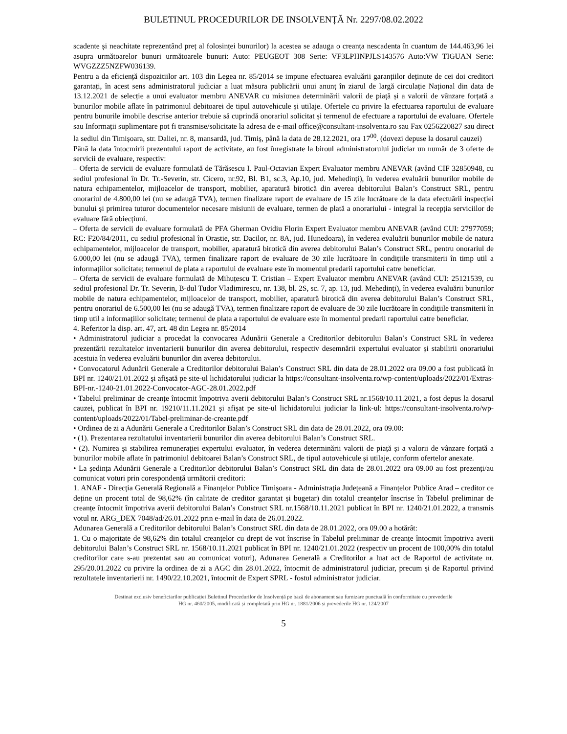BULETINUL PROCEDURILOR DE INSOLVENȚĂ Nr. 2297/08.02.2022
scadente și neachitate reprezentând preț al folosinței bunurilor) la acestea se adauga o creanța nescadenta în cuantum de 144.463,96 lei asupra următoarelor bunuri următoarele bunuri: Auto: PEUGEOT 308 Serie: VF3LPHNPJLS143576 Auto:VW TIGUAN Serie: WVGZZZ5NZFW036139.
Pentru a da eficiență dispozitiilor art. 103 din Legea nr. 85/2014 se impune efectuarea evaluării garanțiilor deținute de cei doi creditori garantați, în acest sens administratorul judiciar a luat măsura publicării unui anunț în ziarul de largă circulație Național din data de 13.12.2021 de selecție a unui evaluator membru ANEVAR cu misiunea determinării valorii de piață și a valorii de vânzare forțată a bunurilor mobile aflate în patrimoniul debitoarei de tipul autovehicule și utilaje. Ofertele cu privire la efectuarea raportului de evaluare pentru bunurile imobile descrise anterior trebuie să cuprindă onorariul solicitat și termenul de efectuare a raportului de evaluare. Ofertele sau Informații suplimentare pot fi transmise/solicitate la adresa de e-mail office@consultant-insolventa.ro sau Fax 0256220827 sau direct la sediul din Timișoara, str. Daliei, nr. 8, mansardă, jud. Timiș, până la data de 28.12.2021, ora 17<sup>00</sup>. (dovezi depuse la dosarul cauzei)
Până la data întocmirii prezentului raport de activitate, au fost înregistrate la biroul administratorului judiciar un număr de 3 oferte de servicii de evaluare, respectiv:
– Oferta de servicii de evaluare formulată de Tărăsescu I. Paul-Octavian Expert Evaluator membru ANEVAR (având CIF 32850948, cu sediul profesional în Dr. Tr.-Severin, str. Cicero, nr.92, Bl. B1, sc.3, Ap.10, jud. Mehedinți), în vederea evaluării bunurilor mobile de natura echipamentelor, mijloacelor de transport, mobilier, aparatură birotică din averea debitorului Balan’s Construct SRL, pentru onorariul de 4.800,00 lei (nu se adaugă TVA), termen finalizare raport de evaluare de 15 zile lucrătoare de la data efectuării inspecției bunului și primirea tuturor documentelor necesare misiunii de evaluare, termen de plată a onorariului - integral la recepția serviciilor de evaluare fără obiecțiuni.
– Oferta de servicii de evaluare formulată de PFA Gherman Ovidiu Florin Expert Evaluator membru ANEVAR (având CUI: 27977059; RC: F20/84/2011, cu sediul profesional în Orastie, str. Dacilor, nr. 8A, jud. Hunedoara), în vederea evaluării bunurilor mobile de natura echipamentelor, mijloacelor de transport, mobilier, aparatură birotică din averea debitorului Balan’s Construct SRL, pentru onorariul de 6.000,00 lei (nu se adaugă TVA), termen finalizare raport de evaluare de 30 zile lucrătoare în condițiile transmiterii în timp util a informațiilor solicitate; termenul de plata a raportului de evaluare este în momentul predarii raportului catre beneficiar.
– Oferta de servicii de evaluare formulată de Mihuțescu T. Cristian – Expert Evaluator membru ANEVAR (având CUI: 25121539, cu sediul profesional Dr. Tr. Severin, B-dul Tudor Vladimirescu, nr. 138, bl. 2S, sc. 7, ap. 13, jud. Mehedinți), în vederea evaluării bunurilor mobile de natura echipamentelor, mijloacelor de transport, mobilier, aparatură birotică din averea debitorului Balan’s Construct SRL, pentru onorariul de 6.500,00 lei (nu se adaugă TVA), termen finalizare raport de evaluare de 30 zile lucrătoare în condițiile transmiterii în timp util a informațiilor solicitate; termenul de plata a raportului de evaluare este în momentul predarii raportului catre beneficiar.
4. Referitor la disp. art. 47, art. 48 din Legea nr. 85/2014
• Administratorul judiciar a procedat la convocarea Adunării Generale a Creditorilor debitorului Balan’s Construct SRL în vederea prezentării rezultatelor inventarierii bunurilor din averea debitorului, respectiv desemnării expertului evaluator și stabilirii onorariului acestuia în vederea evaluării bunurilor din averea debitorului.
• Convocatorul Adunării Generale a Creditorilor debitorului Balan’s Construct SRL din data de 28.01.2022 ora 09.00 a fost publicată în BPI nr. 1240/21.01.2022 și afișată pe site-ul lichidatorului judiciar la https://consultant-insolventa.ro/wp-content/uploads/2022/01/Extras-BPI-nr.-1240-21.01.2022-Convocator-AGC-28.01.2022.pdf
• Tabelul preliminar de creanțe întocmit împotriva averii debitorului Balan’s Construct SRL nr.1568/10.11.2021, a fost depus la dosarul cauzei, publicat în BPI nr. 19210/11.11.2021 și afișat pe site-ul lichidatorului judiciar la link-ul: https://consultant-insolventa.ro/wp-content/uploads/2022/01/Tabel-preliminar-de-creante.pdf
• Ordinea de zi a Adunării Generale a Creditorilor Balan’s Construct SRL din data de 28.01.2022, ora 09.00:
• (1). Prezentarea rezultatului inventarierii bunurilor din averea debitorului Balan’s Construct SRL.
• (2). Numirea și stabilirea remunerației expertului evaluator, în vederea determinării valorii de piață și a valorii de vânzare forțată a bunurilor mobile aflate în patrimoniul debitoarei Balan’s Construct SRL, de tipul autovehicule și utilaje, conform ofertelor anexate.
• La ședința Adunării Generale a Creditorilor debitorului Balan’s Construct SRL din data de 28.01.2022 ora 09.00 au fost prezenți/au comunicat voturi prin corespondență următorii creditori:
1. ANAF - Direcția Generală Regională a Finanțelor Publice Timișoara - Administrația Județeană a Finanțelor Publice Arad – creditor ce deține un procent total de 98,62% (în calitate de creditor garantat și bugetar) din totalul creanțelor înscrise în Tabelul preliminar de creanțe întocmit împotriva averii debitorului Balan’s Construct SRL nr.1568/10.11.2021 publicat în BPI nr. 1240/21.01.2022, a transmis votul nr. ARG_DEX 7048/ad/26.01.2022 prin e-mail în data de 26.01.2022.
Adunarea Generală a Creditorilor debitorului Balan’s Construct SRL din data de 28.01.2022, ora 09.00 a hotărât:
1. Cu o majoritate de 98,62% din totalul creanțelor cu drept de vot înscrise în Tabelul preliminar de creanțe întocmit împotriva averii debitorului Balan’s Construct SRL nr. 1568/10.11.2021 publicat în BPI nr. 1240/21.01.2022 (respectiv un procent de 100,00% din totalul creditorilor care s-au prezentat sau au comunicat voturi), Adunarea Generală a Creditorilor a luat act de Raportul de activitate nr. 295/20.01.2022 cu privire la ordinea de zi a AGC din 28.01.2022, întocmit de administratorul judiciar, precum și de Raportul privind rezultatele inventarierii nr. 1490/22.10.2021, întocmit de Expert SPRL - fostul administrator judiciar.
Destinat exclusiv beneficiarilor publicației Buletinul Procedurilor de Insolvență pe bază de abonament sau furnizare punctuală în conformitate cu prevederile
HG nr. 460/2005, modificată și completată prin HG nr. 1881/2006 și prevederile HG nr. 124/2007
5